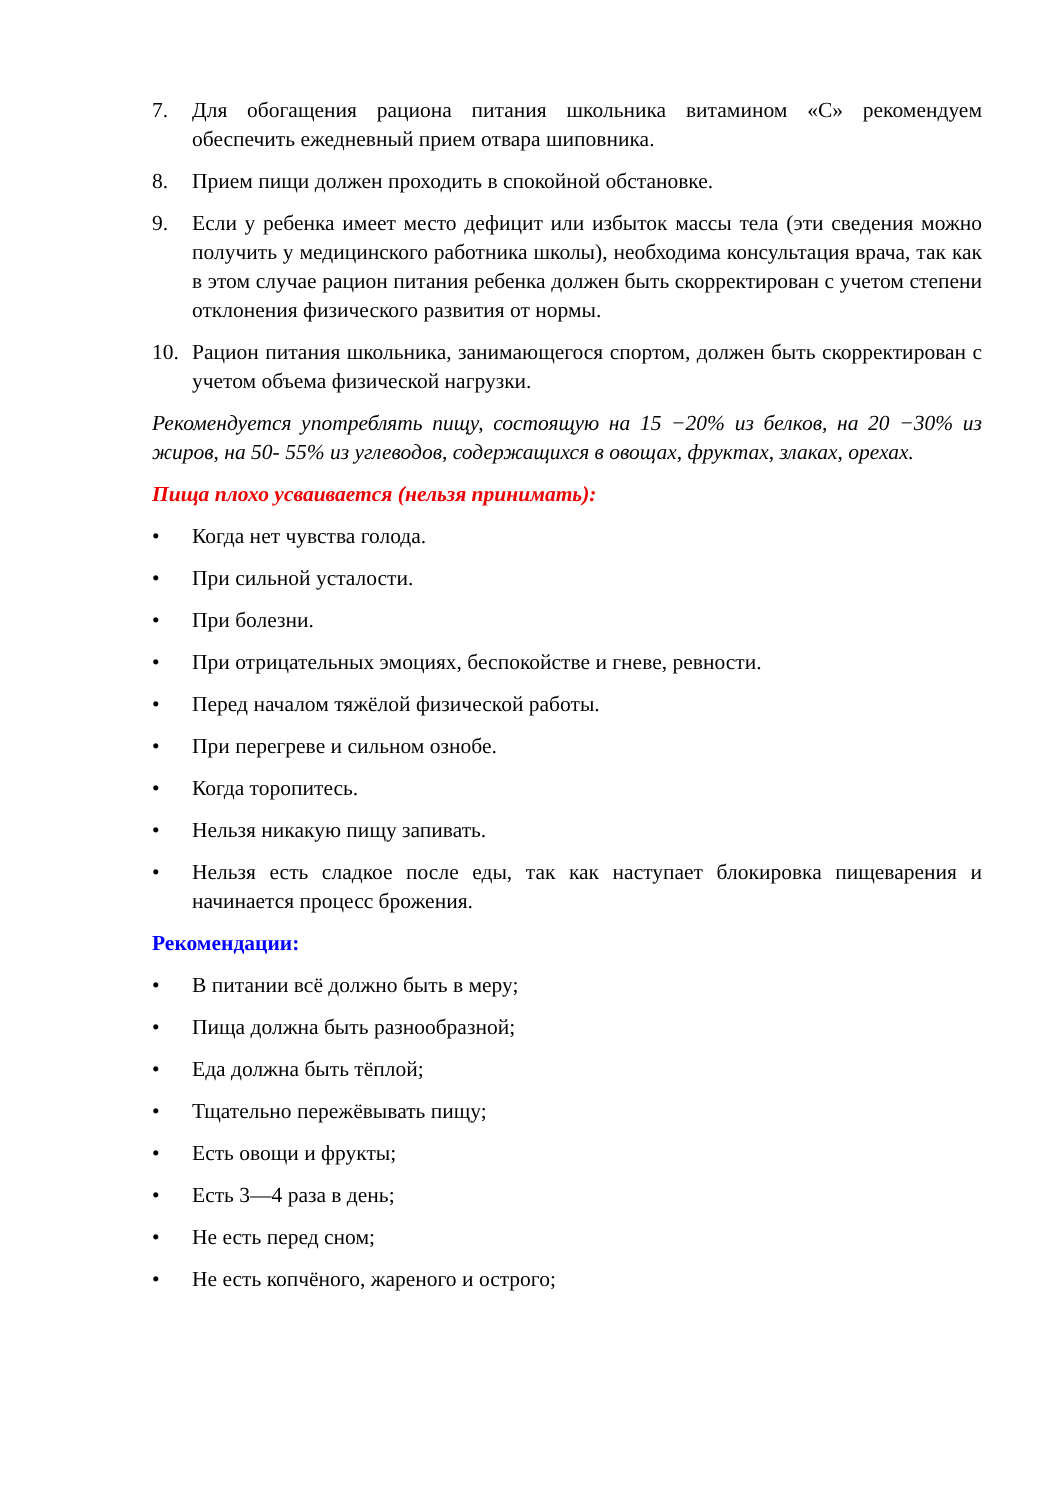7. Для обогащения рациона питания школьника витамином «С» рекомендуем обеспечить ежедневный прием отвара шиповника.
8. Прием пищи должен проходить в спокойной обстановке.
9. Если у ребенка имеет место дефицит или избыток массы тела (эти сведения можно получить у медицинского работника школы), необходима консультация врача, так как в этом случае рацион питания ребенка должен быть скорректирован с учетом степени отклонения физического развития от нормы.
10. Рацион питания школьника, занимающегося спортом, должен быть скорректирован с учетом объема физической нагрузки.
Рекомендуется употреблять пищу, состоящую на 15 −20% из белков, на 20 −30% из жиров, на 50- 55% из углеводов, содержащихся в овощах, фруктах, злаках, орехах.
Пища плохо усваивается (нельзя принимать):
• Когда нет чувства голода.
• При сильной усталости.
• При болезни.
• При отрицательных эмоциях, беспокойстве и гневе, ревности.
• Перед началом тяжёлой физической работы.
• При перегреве и сильном ознобе.
• Когда торопитесь.
• Нельзя никакую пищу запивать.
• Нельзя есть сладкое после еды, так как наступает блокировка пищеварения и начинается процесс брожения.
Рекомендации:
• В питании всё должно быть в меру;
• Пища должна быть разнообразной;
• Еда должна быть тёплой;
• Тщательно пережёвывать пищу;
• Есть овощи и фрукты;
• Есть 3—4 раза в день;
• Не есть перед сном;
• Не есть копчёного, жареного и острого;